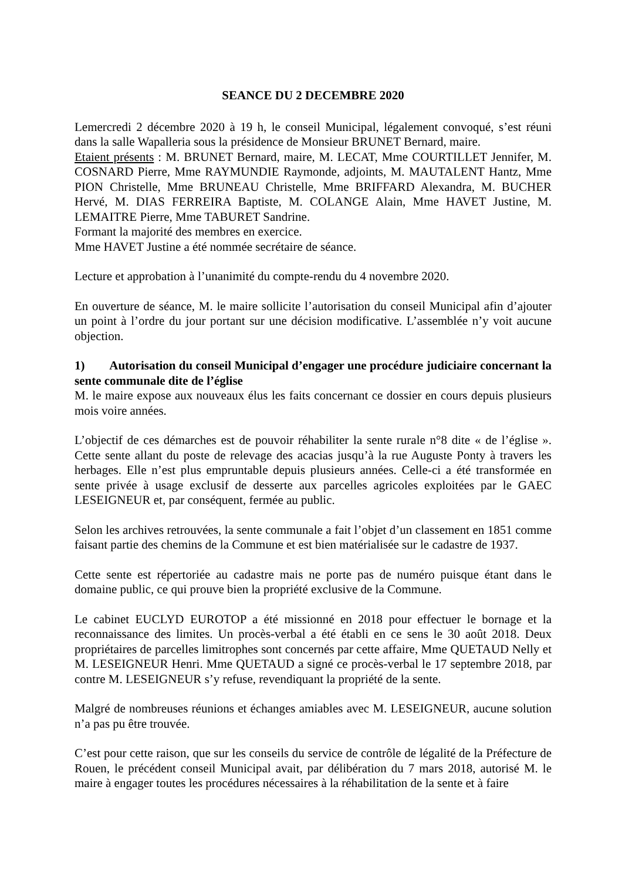SEANCE DU 2 DECEMBRE 2020
Lemercredi 2 décembre 2020 à 19 h, le conseil Municipal, légalement convoqué, s’est réuni dans la salle Wapalleria sous la présidence de Monsieur BRUNET Bernard, maire.
Etaient présents : M. BRUNET Bernard, maire, M. LECAT, Mme COURTILLET Jennifer, M. COSNARD Pierre, Mme RAYMUNDIE Raymonde, adjoints, M. MAUTALENT Hantz, Mme PION Christelle, Mme BRUNEAU Christelle, Mme BRIFFARD Alexandra, M. BUCHER Hervé, M. DIAS FERREIRA Baptiste, M. COLANGE Alain, Mme HAVET Justine, M. LEMAITRE Pierre, Mme TABURET Sandrine.
Formant la majorité des membres en exercice.
Mme HAVET Justine a été nommée secrétaire de séance.
Lecture et approbation à l’unanimité du compte-rendu du 4 novembre 2020.
En ouverture de séance, M. le maire sollicite l’autorisation du conseil Municipal afin d’ajouter un point à l’ordre du jour portant sur une décision modificative. L’assemblée n’y voit aucune objection.
1) Autorisation du conseil Municipal d’engager une procédure judiciaire concernant la sente communale dite de l’église
M. le maire expose aux nouveaux élus les faits concernant ce dossier en cours depuis plusieurs mois voire années.
L’objectif de ces démarches est de pouvoir réhabiliter la sente rurale n°8 dite « de l’église ». Cette sente allant du poste de relevage des acacias jusqu’à la rue Auguste Ponty à travers les herbages. Elle n’est plus empruntable depuis plusieurs années. Celle-ci a été transformée en sente privée à usage exclusif de desserte aux parcelles agricoles exploitées par le GAEC LESEIGNEUR et, par conséquent, fermée au public.
Selon les archives retrouvées, la sente communale a fait l’objet d’un classement en 1851 comme faisant partie des chemins de la Commune et est bien matérialisée sur le cadastre de 1937.
Cette sente est répertoriée au cadastre mais ne porte pas de numéro puisque étant dans le domaine public, ce qui prouve bien la propriété exclusive de la Commune.
Le cabinet EUCLYD EUROTOP a été missionné en 2018 pour effectuer le bornage et la reconnaissance des limites. Un procès-verbal a été établi en ce sens le 30 août 2018. Deux propriétaires de parcelles limitrophes sont concernés par cette affaire, Mme QUETAUD Nelly et M. LESEIGNEUR Henri. Mme QUETAUD a signé ce procès-verbal le 17 septembre 2018, par contre M. LESEIGNEUR s’y refuse, revendiquant la propriété de la sente.
Malgré de nombreuses réunions et échanges amiables avec M. LESEIGNEUR, aucune solution n’a pas pu être trouvée.
C’est pour cette raison, que sur les conseils du service de contrôle de légalité de la Préfecture de Rouen, le précédent conseil Municipal avait, par délibération du 7 mars 2018, autorisé M. le maire à engager toutes les procédures nécessaires à la réhabilitation de la sente et à faire